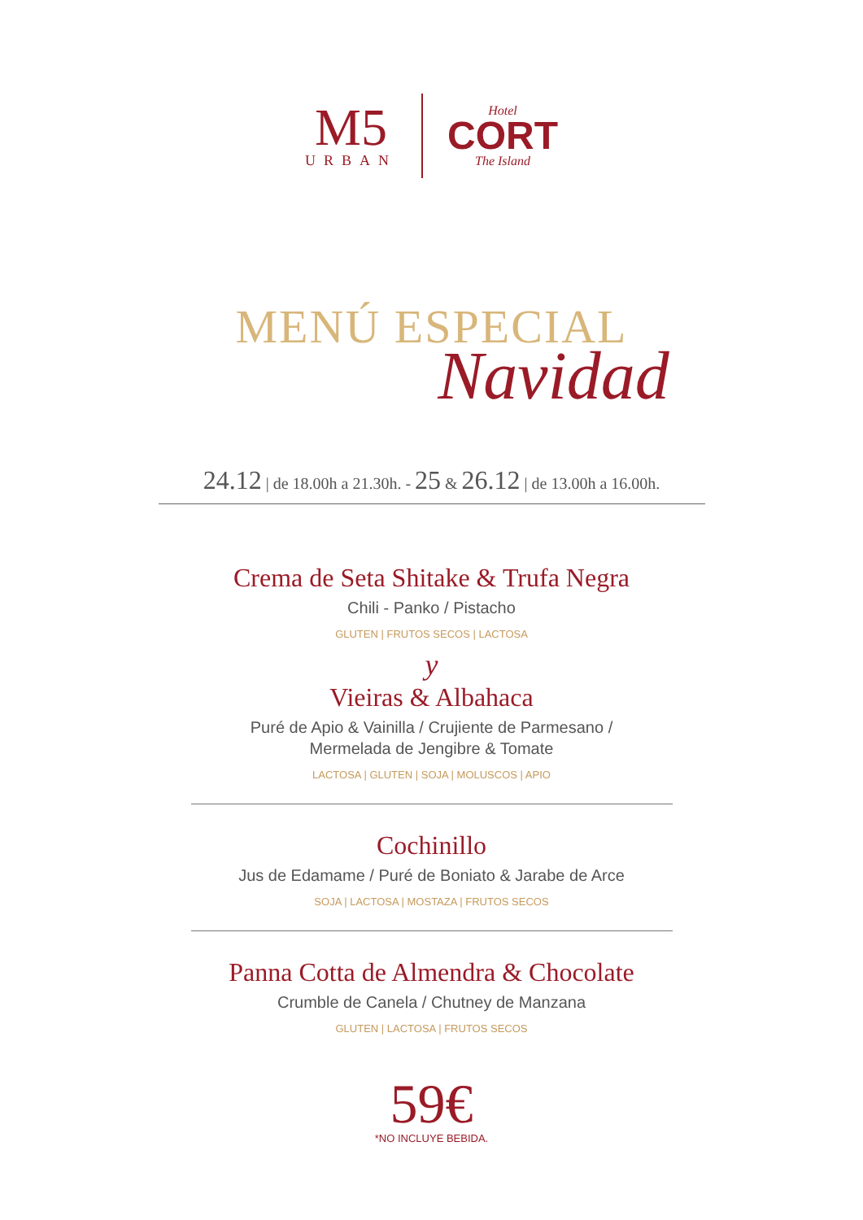M5
URBAN
Hotel
CORT
The Island
MENÚ ESPECIAL
Navidad
24.12 | de 18.00h a 21.30h. - 25 & 26.12 | de 13.00h a 16.00h.
Crema de Seta Shitake & Trufa Negra
Chili - Panko / Pistacho
GLUTEN | FRUTOS SECOS | LACTOSA
y
Vieiras & Albahaca
Puré de Apio & Vainilla / Crujiente de Parmesano /
Mermelada de Jengibre & Tomate
LACTOSA | GLUTEN | SOJA | MOLUSCOS | APIO
Cochinillo
Jus de Edamame / Puré de Boniato & Jarabe de Arce
SOJA | LACTOSA | MOSTAZA | FRUTOS SECOS
Panna Cotta de Almendra & Chocolate
Crumble de Canela / Chutney de Manzana
GLUTEN | LACTOSA | FRUTOS SECOS
59€
*NO INCLUYE BEBIDA.